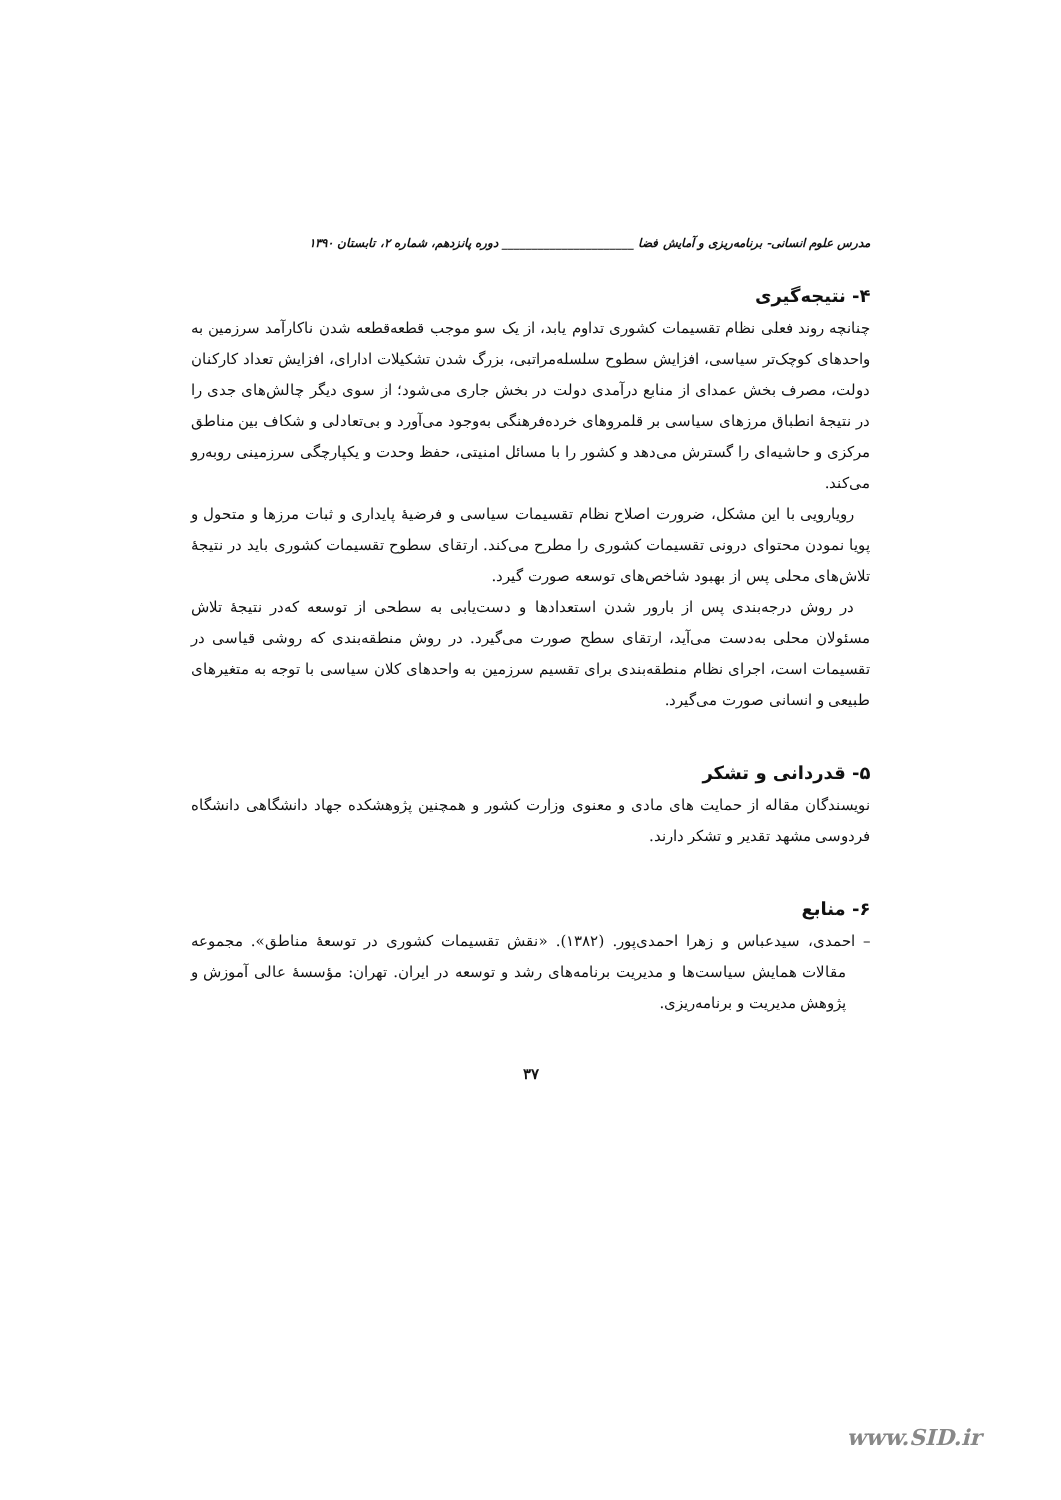مدرس علوم انسانی- برنامه‌ریزی و آمایش فضا ______________________ دوره پانزدهم، شماره ۲، تابستان ۱۳۹۰
۴- نتیجه‌گیری
چنانچه روند فعلی نظام تقسیمات کشوری تداوم یابد، از یک سو موجب قطعه‌قطعه شدن ناکارآمد سرزمین به واحدهای کوچک‌تر سیاسی، افزایش سطوح سلسله‌مراتبی، بزرگ شدن تشکیلات ادارای، افزایش تعداد کارکنان دولت، مصرف بخش عمدای از منابع درآمدی دولت در بخش جاری می‌شود؛ از سوی دیگر چالش‌های جدی را در نتیجهٔ انطباق مرزهای سیاسی بر قلمروهای خرده‌فرهنگی به‌وجود می‌آورد و بی‌تعادلی و شکاف بین مناطق مرکزی و حاشیه‌ای را گسترش می‌دهد و کشور را با مسائل امنیتی، حفظ وحدت و یکپارچگی سرزمینی روبه‌رو می‌کند.
رویارویی با این مشکل، ضرورت اصلاح نظام تقسیمات سیاسی و فرضیهٔ پایداری و ثبات مرزها و متحول و پویا نمودن محتوای درونی تقسیمات کشوری را مطرح می‌کند. ارتقای سطوح تقسیمات کشوری باید در نتیجهٔ تلاش‌های محلی پس از بهبود شاخص‌های توسعه صورت گیرد.
در روش درجه‌بندی پس از بارور شدن استعدادها و دست‌یابی به سطحی از توسعه که‌در نتیجهٔ تلاش مسئولان محلی به‌دست می‌آید، ارتقای سطح صورت می‌گیرد. در روش منطقه‌بندی که روشی قیاسی در تقسیمات است، اجرای نظام منطقه‌بندی برای تقسیم سرزمین به واحدهای کلان سیاسی با توجه به متغیرهای طبیعی و انسانی صورت می‌گیرد.
۵- قدردانی و تشکر
نویسندگان مقاله از حمایت های مادی و معنوی وزارت کشور و همچنین پژوهشکده جهاد دانشگاهی دانشگاه فردوسی مشهد تقدیر و تشکر دارند.
۶- منابع
– احمدی، سیدعباس و زهرا احمدی‌پور. (۱۳۸۲). «نقش تقسیمات کشوری در توسعهٔ مناطق». مجموعه مقالات همایش سیاست‌ها و مدیریت برنامه‌های رشد و توسعه در ایران. تهران: مؤسسهٔ عالی آموزش و پژوهش مدیریت و برنامه‌ریزی.
۳۷
www.SID.ir